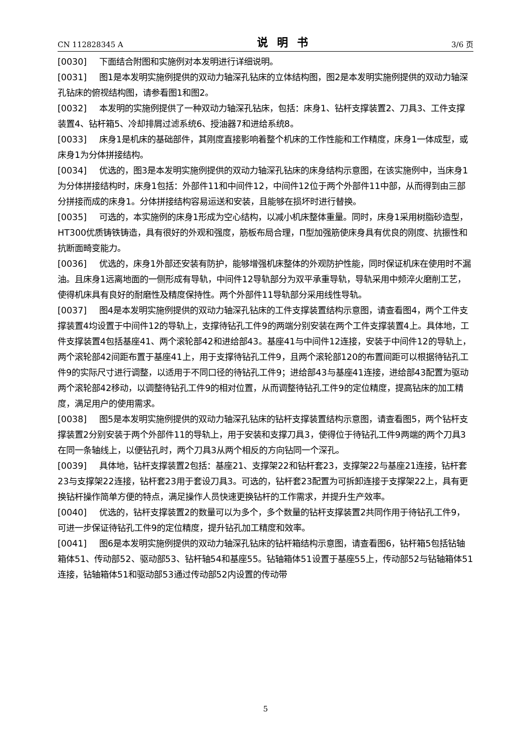CN 112828345 A 说明书 3/6 页
[0030] 下面结合附图和实施例对本发明进行详细说明。
[0031] 图1是本发明实施例提供的双动力轴深孔钻床的立体结构图，图2是本发明实施例提供的双动力轴深孔钻床的俯视结构图，请参看图1和图2。
[0032] 本发明的实施例提供了一种双动力轴深孔钻床，包括：床身1、钻杆支撑装置2、刀具3、工件支撑装置4、钻杆箱5、冷却排屑过滤系统6、授油器7和进给系统8。
[0033] 床身1是机床的基础部件，其刚度直接影响着整个机床的工作性能和工作精度，床身1一体成型，或床身1为分体拼接结构。
[0034] 优选的，图3是本发明实施例提供的双动力轴深孔钻床的床身结构示意图，在该实施例中，当床身1为分体拼接结构时，床身1包括：外部件11和中间件12，中间件12位于两个外部件11中部，从而得到由三部分拼接而成的床身1。分体拼接结构容易运送和安装，且能够在损坏时进行替换。
[0035] 可选的，本实施例的床身1形成为空心结构，以减小机床整体重量。同时，床身1采用树脂砂造型，HT300优质铸铁铸造，具有很好的外观和强度，筋板布局合理，Π型加强筋使床身具有优良的刚度、抗振性和抗断面畸变能力。
[0036] 优选的，床身1外部还安装有防护，能够增强机床整体的外观防护性能，同时保证机床在使用时不漏油。且床身1远离地面的一侧形成有导轨，中间件12导轨部分为双平承重导轨，导轨采用中频淬火磨削工艺，使得机床具有良好的耐磨性及精度保持性。两个外部件11导轨部分采用线性导轨。
[0037] 图4是本发明实施例提供的双动力轴深孔钻床的工件支撑装置结构示意图，请查看图4，两个工件支撑装置4均设置于中间件12的导轨上，支撑待钻孔工件9的两端分别安装在两个工件支撑装置4上。具体地，工件支撑装置4包括基座41、两个滚轮部42和进给部43。基座41与中间件12连接，安装于中间件12的导轨上，两个滚轮部42间距布置于基座41上，用于支撑待钻孔工件9，且两个滚轮部120的布置间距可以根据待钻孔工件9的实际尺寸进行调整，以适用于不同口径的待钻孔工件9；进给部43与基座41连接，进给部43配置为驱动两个滚轮部42移动，以调整待钻孔工件9的相对位置，从而调整待钻孔工件9的定位精度，提高钻床的加工精度，满足用户的使用需求。
[0038] 图5是本发明实施例提供的双动力轴深孔钻床的钻杆支撑装置结构示意图，请查看图5，两个钻杆支撑装置2分别安装于两个外部件11的导轨上，用于安装和支撑刀具3，使得位于待钻孔工件9两端的两个刀具3在同一条轴线上，以便钻孔时，两个刀具3从两个相反的方向钻同一个深孔。
[0039] 具体地，钻杆支撑装置2包括：基座21、支撑架22和钻杆套23，支撑架22与基座21连接，钻杆套23与支撑架22连接，钻杆套23用于套设刀具3。可选的，钻杆套23配置为可拆卸连接于支撑架22上，具有更换钻杆操作简单方便的特点，满足操作人员快速更换钻杆的工作需求，并提升生产效率。
[0040] 优选的，钻杆支撑装置2的数量可以为多个，多个数量的钻杆支撑装置2共同作用于待钻孔工件9，可进一步保证待钻孔工件9的定位精度，提升钻孔加工精度和效率。
[0041] 图6是本发明实施例提供的双动力轴深孔钻床的钻杆箱结构示意图，请查看图6，钻杆箱5包括钻轴箱体51、传动部52、驱动部53、钻杆轴54和基座55。钻轴箱体51设置于基座55上，传动部52与钻轴箱体51连接，钻轴箱体51和驱动部53通过传动部52内设置的传动带
5